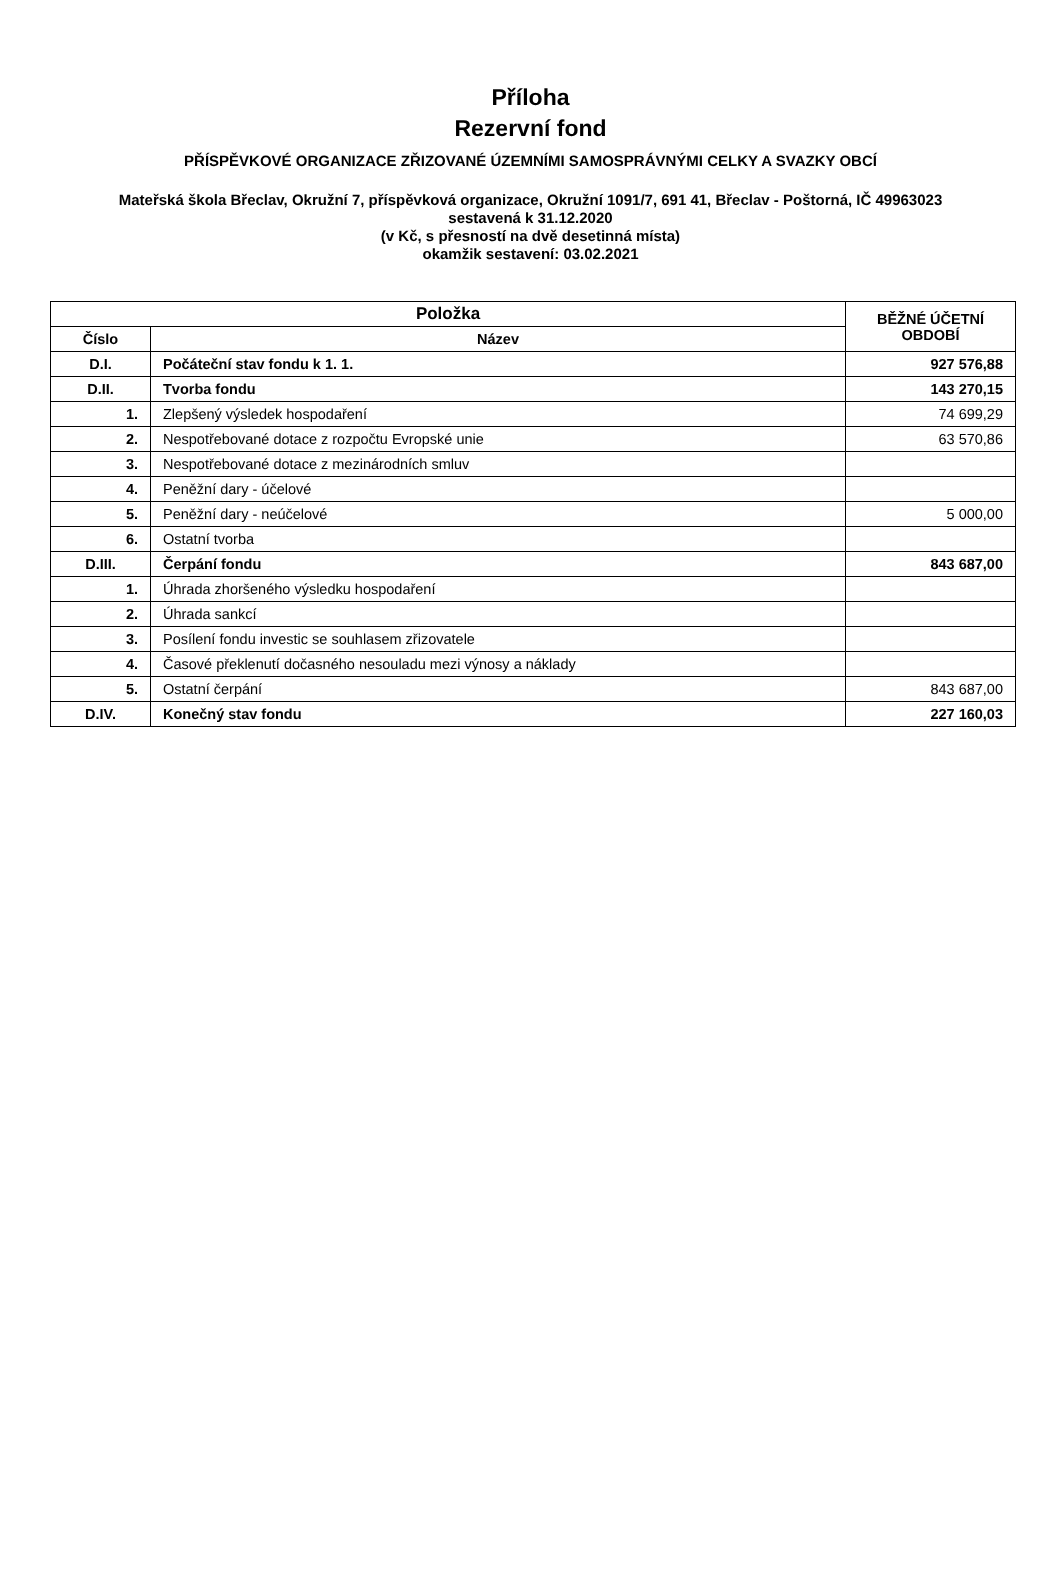Příloha
Rezervní fond
PŘÍSPĚVKOVÉ ORGANIZACE ZŘIZOVANÉ ÚZEMNÍMI SAMOSPRÁVNÝMI CELKY A SVAZKY OBCÍ
Mateřská škola Břeclav, Okružní 7, příspěvková organizace, Okružní 1091/7, 691 41, Břeclav - Poštorná, IČ 49963023
sestavená k 31.12.2020
(v Kč, s přesností na dvě desetinná místa)
okamžik sestavení: 03.02.2021
| Položka | | BĚŽNÉ ÚČETNÍ OBDOBÍ |
| --- | --- | --- |
| Číslo | Název | |
| D.I. | Počáteční stav fondu k 1. 1. | 927 576,88 |
| D.II. | Tvorba fondu | 143 270,15 |
| 1. | Zlepšený výsledek hospodaření | 74 699,29 |
| 2. | Nespotřebované dotace z rozpočtu Evropské unie | 63 570,86 |
| 3. | Nespotřebované dotace z mezinárodních smluv | |
| 4. | Peněžní dary - účelové | |
| 5. | Peněžní dary - neúčelové | 5 000,00 |
| 6. | Ostatní tvorba | |
| D.III. | Čerpání fondu | 843 687,00 |
| 1. | Úhrada zhoršeného výsledku hospodaření | |
| 2. | Úhrada sankcí | |
| 3. | Posílení fondu investic se souhlasem zřizovatele | |
| 4. | Časové překlenutí dočasného nesouladu mezi výnosy a náklady | |
| 5. | Ostatní čerpání | 843 687,00 |
| D.IV. | Konečný stav fondu | 227 160,03 |